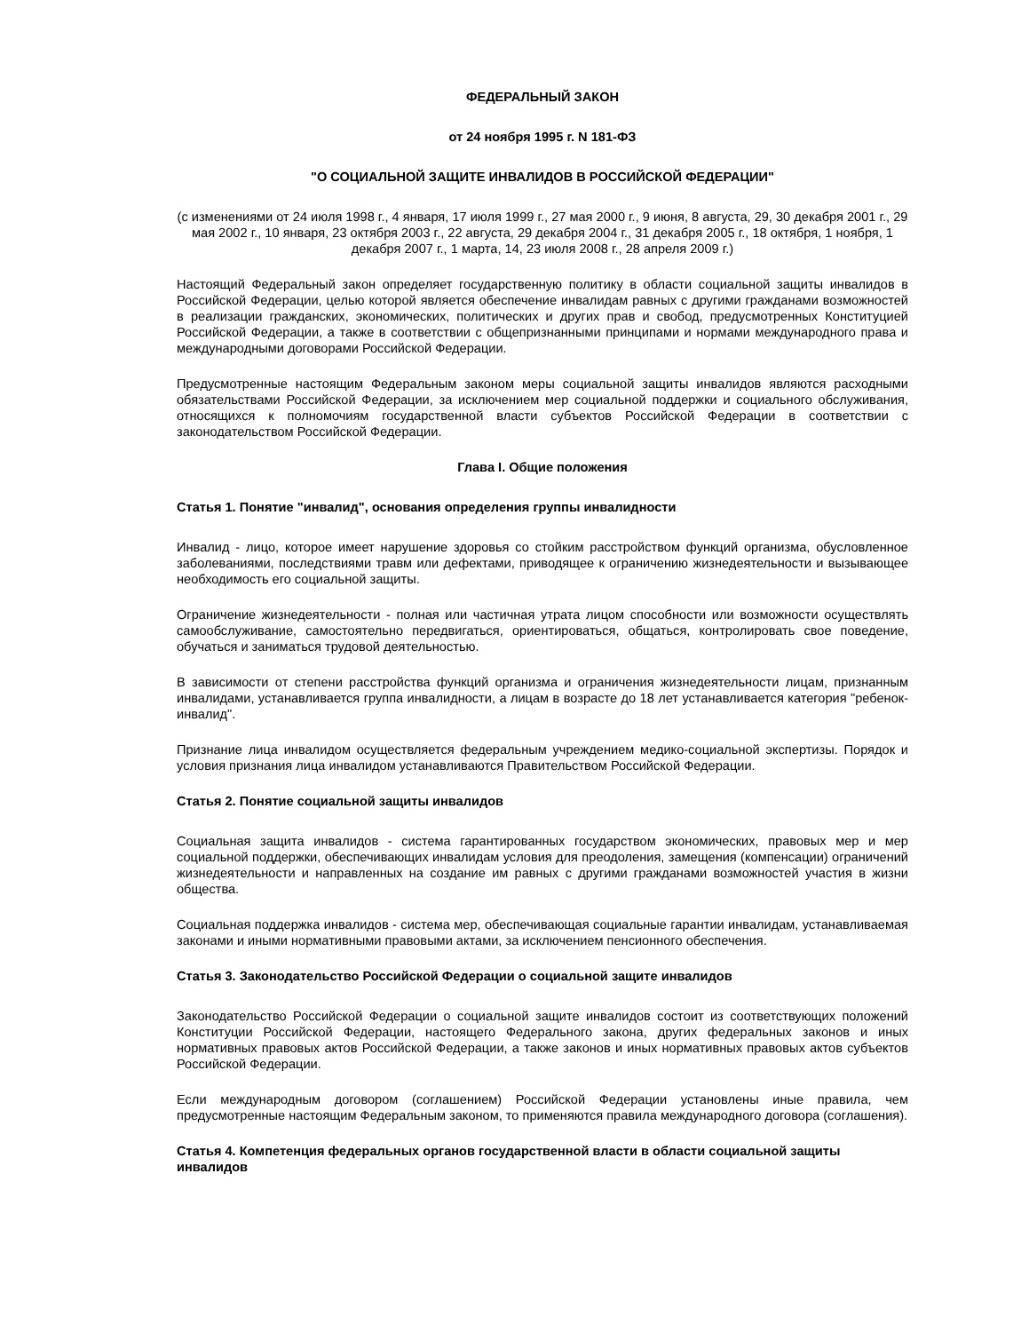ФЕДЕРАЛЬНЫЙ ЗАКОН
от 24 ноября 1995 г. N 181-ФЗ
"О СОЦИАЛЬНОЙ ЗАЩИТЕ ИНВАЛИДОВ В РОССИЙСКОЙ ФЕДЕРАЦИИ"
(с изменениями от 24 июля 1998 г., 4 января, 17 июля 1999 г., 27 мая 2000 г., 9 июня, 8 августа, 29, 30 декабря 2001 г., 29 мая 2002 г., 10 января, 23 октября 2003 г., 22 августа, 29 декабря 2004 г., 31 декабря 2005 г., 18 октября, 1 ноября, 1 декабря 2007 г., 1 марта, 14, 23 июля 2008 г., 28 апреля 2009 г.)
Настоящий Федеральный закон определяет государственную политику в области социальной защиты инвалидов в Российской Федерации, целью которой является обеспечение инвалидам равных с другими гражданами возможностей в реализации гражданских, экономических, политических и других прав и свобод, предусмотренных Конституцией Российской Федерации, а также в соответствии с общепризнанными принципами и нормами международного права и международными договорами Российской Федерации.
Предусмотренные настоящим Федеральным законом меры социальной защиты инвалидов являются расходными обязательствами Российской Федерации, за исключением мер социальной поддержки и социального обслуживания, относящихся к полномочиям государственной власти субъектов Российской Федерации в соответствии с законодательством Российской Федерации.
Глава I. Общие положения
Статья 1. Понятие "инвалид", основания определения группы инвалидности
Инвалид - лицо, которое имеет нарушение здоровья со стойким расстройством функций организма, обусловленное заболеваниями, последствиями травм или дефектами, приводящее к ограничению жизнедеятельности и вызывающее необходимость его социальной защиты.
Ограничение жизнедеятельности - полная или частичная утрата лицом способности или возможности осуществлять самообслуживание, самостоятельно передвигаться, ориентироваться, общаться, контролировать свое поведение, обучаться и заниматься трудовой деятельностью.
В зависимости от степени расстройства функций организма и ограничения жизнедеятельности лицам, признанным инвалидами, устанавливается группа инвалидности, а лицам в возрасте до 18 лет устанавливается категория "ребенок-инвалид".
Признание лица инвалидом осуществляется федеральным учреждением медико-социальной экспертизы. Порядок и условия признания лица инвалидом устанавливаются Правительством Российской Федерации.
Статья 2. Понятие социальной защиты инвалидов
Социальная защита инвалидов - система гарантированных государством экономических, правовых мер и мер социальной поддержки, обеспечивающих инвалидам условия для преодоления, замещения (компенсации) ограничений жизнедеятельности и направленных на создание им равных с другими гражданами возможностей участия в жизни общества.
Социальная поддержка инвалидов - система мер, обеспечивающая социальные гарантии инвалидам, устанавливаемая законами и иными нормативными правовыми актами, за исключением пенсионного обеспечения.
Статья 3. Законодательство Российской Федерации о социальной защите инвалидов
Законодательство Российской Федерации о социальной защите инвалидов состоит из соответствующих положений Конституции Российской Федерации, настоящего Федерального закона, других федеральных законов и иных нормативных правовых актов Российской Федерации, а также законов и иных нормативных правовых актов субъектов Российской Федерации.
Если международным договором (соглашением) Российской Федерации установлены иные правила, чем предусмотренные настоящим Федеральным законом, то применяются правила международного договора (соглашения).
Статья 4. Компетенция федеральных органов государственной власти в области социальной защиты инвалидов